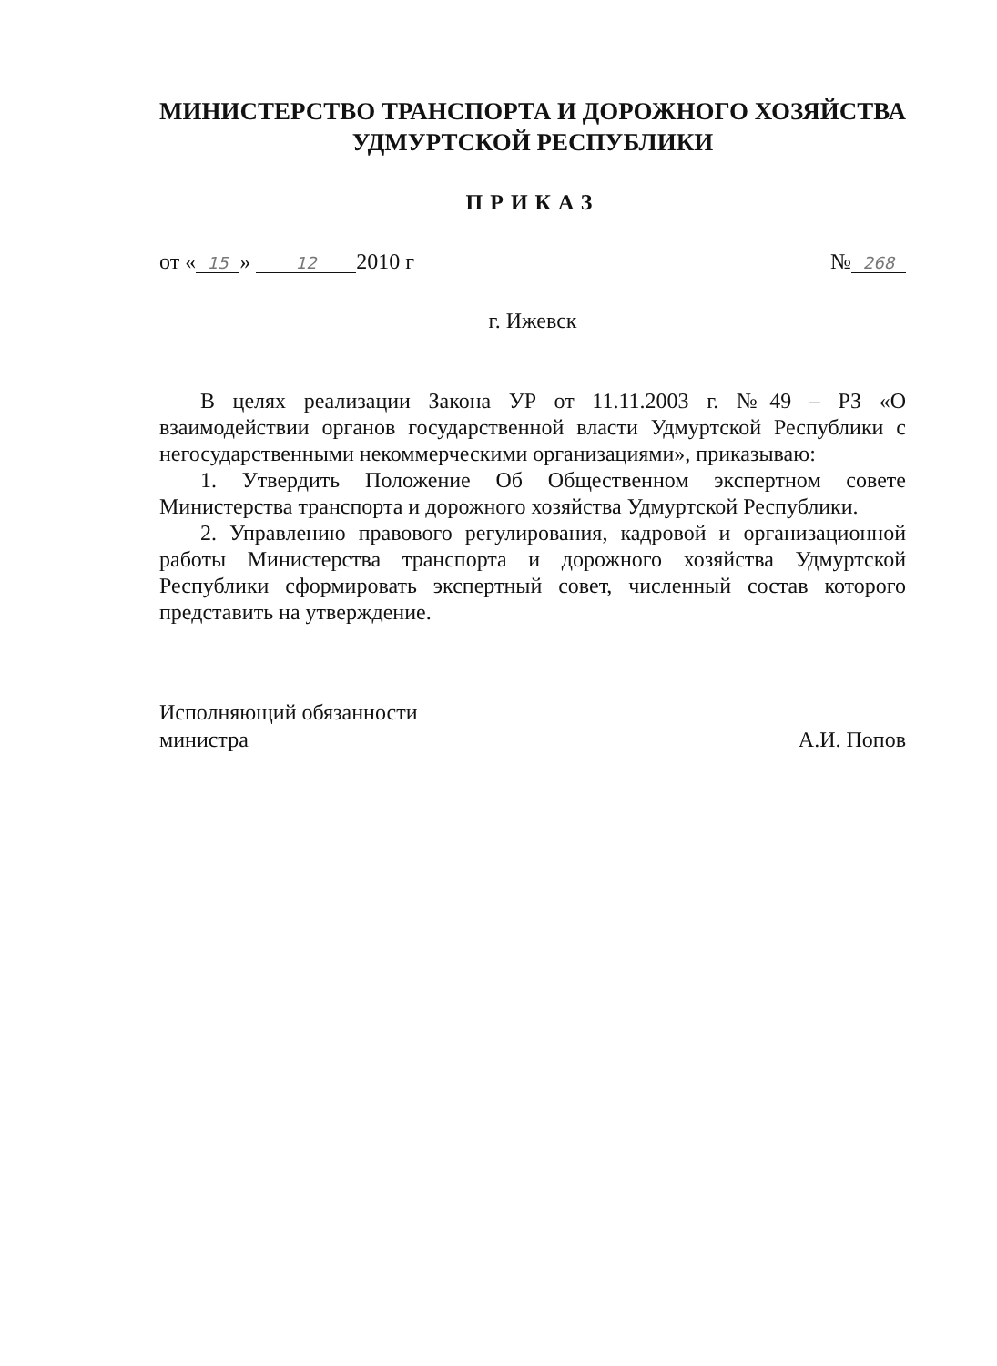МИНИСТЕРСТВО ТРАНСПОРТА И ДОРОЖНОГО ХОЗЯЙСТВА
УДМУРТСКОЙ РЕСПУБЛИКИ
ПРИКАЗ
от « 15 » 12 2010 г № 268
г. Ижевск
В целях реализации Закона УР от 11.11.2003 г. №49 – РЗ «О взаимодействии органов государственной власти Удмуртской Республики с негосударственными некоммерческими организациями», приказываю:
1. Утвердить Положение Об Общественном экспертном совете Министерства транспорта и дорожного хозяйства Удмуртской Республики.
2. Управлению правового регулирования, кадровой и организационной работы Министерства транспорта и дорожного хозяйства Удмуртской Республики сформировать экспертный совет, численный состав которого представить на утверждение.
Исполняющий обязанности
министра А.И. Попов